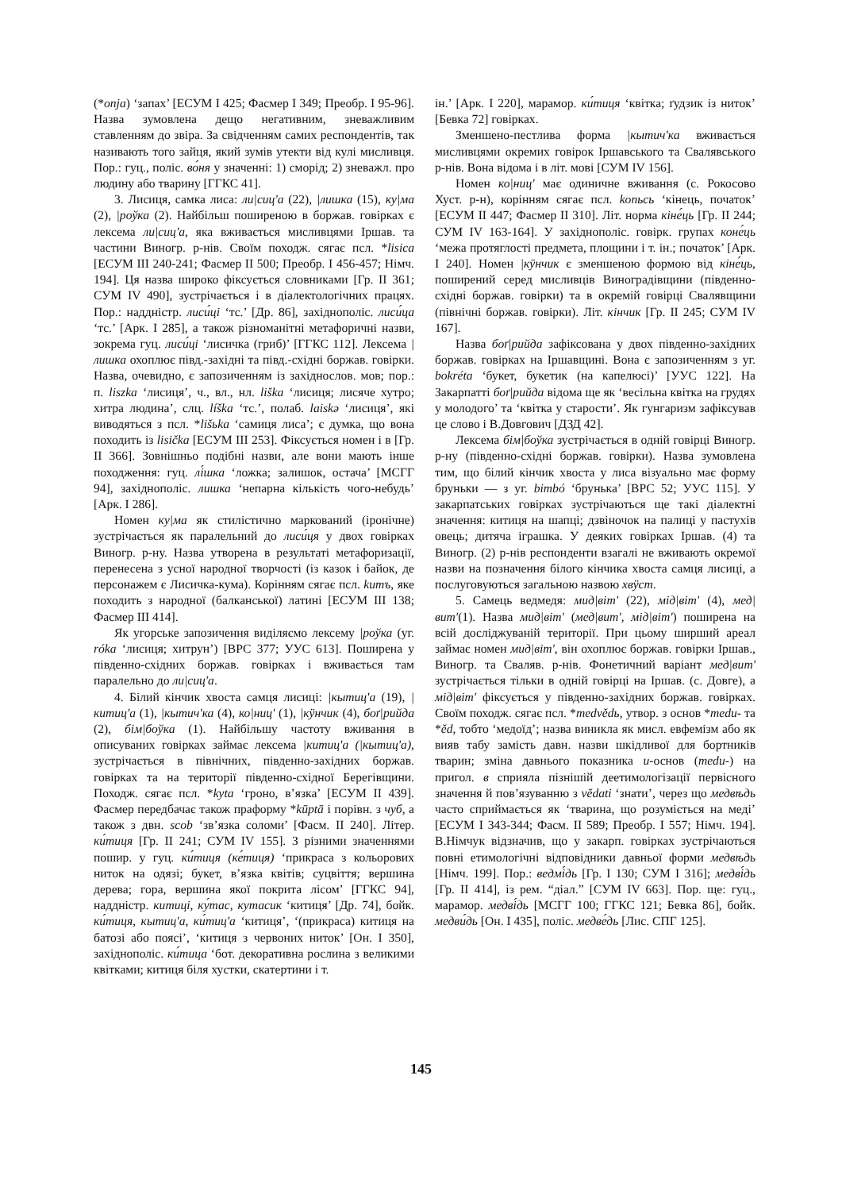(*onja) ‘запах’ [ЕСУМ І 425; Фасмер І 349; Преобр. І 95-96]. Назва зумовлена дещо негативним, зневажливим ставленням до звіра. За свідченням самих респондентів, так називають того зайця, який зумів утекти від кулі мисливця. Пор.: гуц., поліс. во́ня у значенні: 1) сморід; 2) зневажл. про людину або тварину [ГГКС 41].
3. Лисиця, самка лиса: ли|сиц'а (22), |лишка (15), ку|ма (2), |роўка (2). Найбільш поширеною в боржав. говірках є лексема ли|сиц'а, яка вживається мисливцями Іршав. та частини Виногр. р-нів. Своїм походж. сягає псл. *lisica [ЕСУМ ІІІ 240-241; Фасмер ІІ 500; Преобр. І 456-457; Німч. 194]. Ця назва широко фіксується словниками [Гр. ІІ 361; СУМ IV 490], зустрічається і в діалектологічних працях. Пор.: наддністр. лиси́ці ‘тс.’ [Др. 86], західнополіс. лиси́ца ‘тс.’ [Арк. І 285], а також різноманітні метафоричні назви, зокрема гуц. лиси́ці ‘лисичка (гриб)’ [ГГКС 112]. Лексема |лишка охоплює півд.-західні та півд.-східні боржав. говірки. Назва, очевидно, є запозиченням із західнослов. мов; пор.: п. liszka ‘лисиця’, ч., вл., нл. liška ‘лисиця; лисяче хутро; хитра людина’, слц. líška ‘тс.’, полаб. laiskə ‘лисиця’, які виводяться з псл. *lišьka ‘самиця лиса’; є думка, що вона походить із lisička [ЕСУМ ІІІ 253]. Фіксується номен і в [Гр. ІІ 366]. Зовнішньо подібні назви, але вони мають інше походження: гуц. лі́шка ‘ложка; залишок, остача’ [МСГГ 94], західнополіс. лишка ‘непарна кількість чого-небудь’ [Арк. І 286].
Номен ку|ма як стилістично маркований (іронічне) зустрічається як паралельний до лиси́ця у двох говірках Виногр. р-ну. Назва утворена в результаті метафоризації, перенесена з усної народної творчості (із казок і байок, де персонажем є Лисичка-кума). Корінням сягає псл. kumъ, яке походить з народної (балканської) латині [ЕСУМ ІІІ 138; Фасмер ІІІ 414].
Як угорське запозичення виділяємо лексему |роўка (уг. róka ‘лисиця; хитрун’) [ВРС 377; УУС 613]. Поширена у південно-східних боржав. говірках і вживається там паралельно до ли|сиц'а.
4. Білий кінчик хвоста самця лисиці: |кытиц'а (19), |китиц'а (1), |кытич'ка (4), ко|ниц' (1), |кÿнчик (4), боґ|рийда (2), бім|боўка (1). Найбільшу частоту вживання в описуваних говірках займає лексема |китиц'а (|кытиц'а), зустрічається в північних, південно-західних боржав. говірках та на території південно-східної Берегівщини. Походж. сягає псл. *kyta ‘гроно, в’язка’ [ЕСУМ ІІ 439]. Фасмер передбачає також праформу *kūptā і порівн. з чуб, а також з двн. scob ‘зв’язка соломи’ [Фасм. ІІ 240]. Літер. ки́тиця [Гр. ІІ 241; СУМ IV 155]. З різними значеннями пошир. у гуц. ки́тиця (ке́тиця) ‘прикраса з кольорових ниток на одязі; букет, в’язка квітів; суцвіття; вершина дерева; гора, вершина якої покрита лісом’ [ГГКС 94], наддністр. китиці, ку́тас, кутасик ‘китиця’ [Др. 74], бойк. ки́тиця, кытиц'а, ки́тиц'а ‘китиця’, ‘(прикраса) китиця на батозі або поясі’, ‘китиця з червоних ниток’ [Он. І 350], західнополіс. ки́тица ‘бот. декоративна рослина з великими квітками; китиця біля хустки, скатертини і т.
ін.’ [Арк. І 220], марамор. ки́тиця ‘квітка; ґудзик із ниток’ [Бевка 72] говірках.
Зменшено-пестлива форма |кытич'ка вживається мисливцями окремих говірок Іршавського та Свалявського р-нів. Вона відома і в літ. мові [СУМ IV 156].
Номен ко|ниц' має одиничне вживання (с. Рокосово Хуст. р-н), корінням сягає псл. konьcь ‘кінець, початок’ [ЕСУМ ІІ 447; Фасмер ІІ 310]. Літ. норма кіне́ць [Гр. ІІ 244; СУМ IV 163-164]. У західнополіс. говірк. групах коне́ць ‘межа протяглості предмета, площини і т. ін.; початок’ [Арк. І 240]. Номен |кÿнчик є зменшеною формою від кіне́ць, поширений серед мисливців Виноградівщини (південно-східні боржав. говірки) та в окремій говірці Свалявщини (північні боржав. говірки). Літ. кінчик [Гр. ІІ 245; СУМ IV 167].
Назва боґ|рийда зафіксована у двох південно-західних боржав. говірках на Іршавщині. Вона є запозиченням з уг. bokréta ‘букет, букетик (на капелюсі)’ [УУС 122]. На Закарпатті боґ|рийда відома ще як ‘весільна квітка на грудях у молодого’ та ‘квітка у старости’. Як гунгаризм зафіксував це слово і В.Довгович [ДЗД 42].
Лексема бім|боўка зустрічається в одній говірці Виногр. р-ну (південно-східні боржав. говірки). Назва зумовлена тим, що білий кінчик хвоста у лиса візуально має форму бруньки — з уг. bimbó ‘брунька’ [ВРС 52; УУС 115]. У закарпатських говірках зустрічаються ще такі діалектні значення: китиця на шапці; дзвіночок на палиці у пастухів овець; дитяча іграшка. У деяких говірках Іршав. (4) та Виногр. (2) р-нів респонденти взагалі не вживають окремої назви на позначення білого кінчика хвоста самця лисиці, а послуговуються загальною назвою хвӱст.
5. Самець ведмедя: мид|віт' (22), мід|віт' (4), мед|вит'(1). Назва мид|віт' (мед|вит', мід|віт') поширена на всій досліджуваній території. При цьому ширший ареал займає номен мид|віт', він охоплює боржав. говірки Іршав., Виногр. та Сваляв. р-нів. Фонетичний варіант мед|вит' зустрічається тільки в одній говірці на Іршав. (с. Довге), а мід|віт' фіксується у південно-західних боржав. говірках. Своїм походж. сягає псл. *medvědь, утвор. з основ *medu- та *ěd, тобто ‘медоїд’; назва виникла як мисл. евфемізм або як вияв табу замість давн. назви шкідливої для бортників тварин; зміна давнього показника u-основ (medu-) на пригол. в сприяла пізнішій деетимологізації первісного значення й пов’язуванню з vědati ‘знати’, через що медвѣдь часто сприймається як ‘тварина, що розуміється на меді’ [ЕСУМ І 343-344; Фасм. ІІ 589; Преобр. І 557; Німч. 194]. В.Німчук відзначив, що у закарп. говірках зустрічаються повні етимологічні відповідники давньої форми медвѣдь [Німч. 199]. Пор.: ведмі́дь [Гр. І 130; СУМ І 316]; медві́дь [Гр. ІІ 414], із рем. “діал.” [СУМ IV 663]. Пор. ще: гуц., марамор. медві́дь [МСГГ 100; ГГКС 121; Бевка 86], бойк. медви́дь [Он. І 435], поліс. медве́дь [Лис. СПГ 125].
145